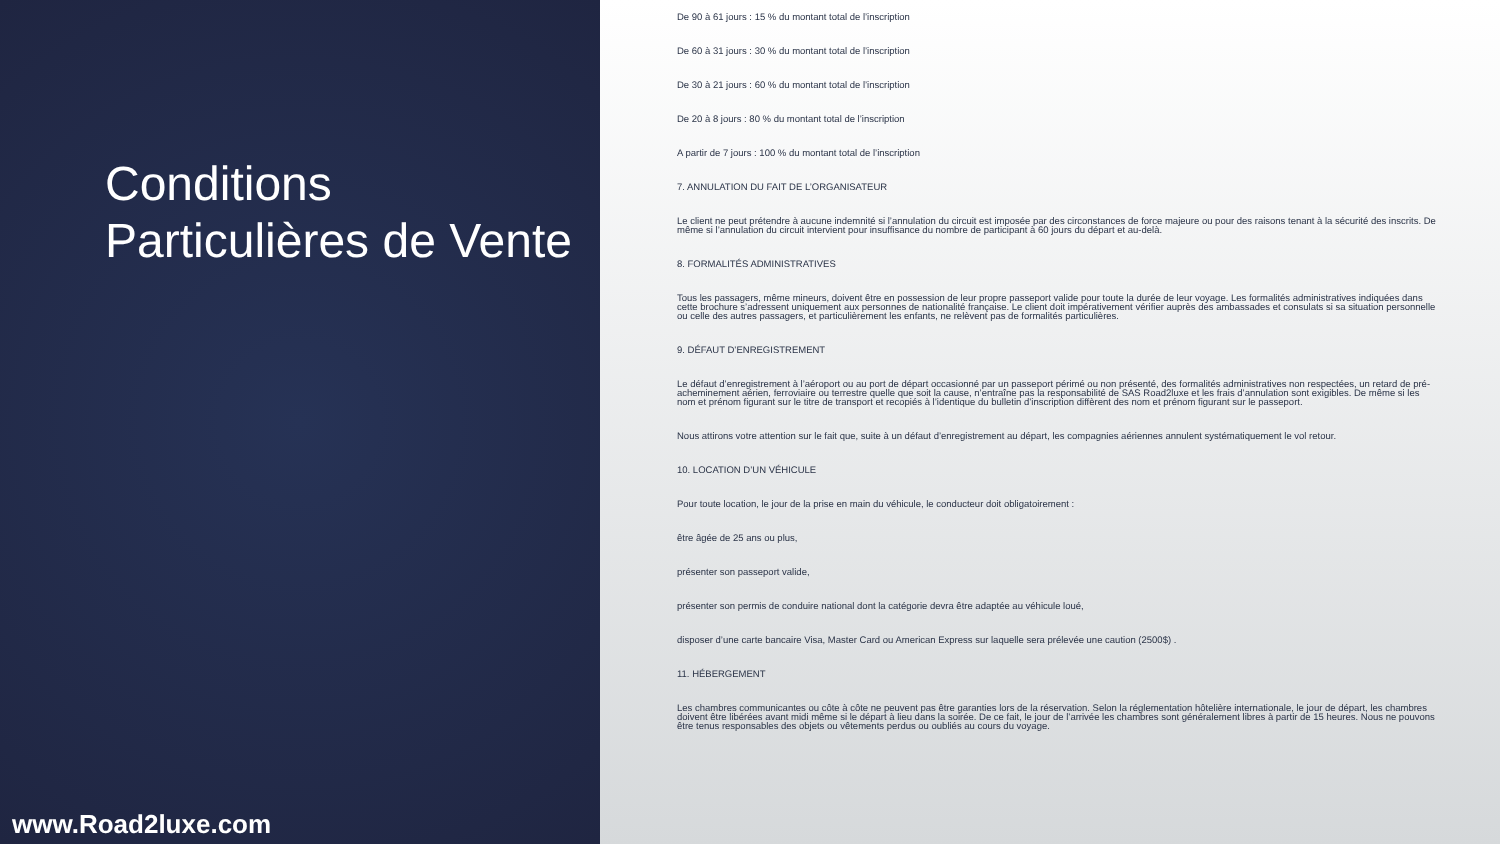Conditions Particulières de Vente
www.Road2luxe.com
De 90 à 61 jours : 15 % du montant total de l’inscription
De 60 à 31 jours : 30 % du montant total de l’inscription
De 30 à 21 jours : 60 % du montant total de l’inscription
De 20 à 8 jours : 80 % du montant total de l’inscription
A partir de 7 jours : 100 % du montant total de l’inscription
7. ANNULATION DU FAIT DE L’ORGANISATEUR
Le client ne peut prétendre à aucune indemnité si l’annulation du circuit est imposée par des circonstances de force majeure ou pour des raisons tenant à la sécurité des inscrits. De même si l’annulation du circuit intervient pour insuffisance du nombre de participant à 60 jours du départ et au-delà.
8. FORMALITÉS ADMINISTRATIVES
Tous les passagers, même mineurs, doivent être en possession de leur propre passeport valide pour toute la durée de leur voyage. Les formalités administratives indiquées dans cette brochure s’adressent uniquement aux personnes de nationalité française. Le client doit impérativement vérifier auprès des ambassades et consulats si sa situation personnelle ou celle des autres passagers, et particulièrement les enfants, ne relèvent pas de formalités particulières.
9. DÉFAUT D’ENREGISTREMENT
Le défaut d’enregistrement à l’aéroport ou au port de départ occasionné par un passeport périmé ou non présenté, des formalités administratives non respectées, un retard de pré-acheminement aérien, ferroviaire ou terrestre quelle que soit la cause, n’entraîne pas la responsabilité de SAS Road2luxe et les frais d’annulation sont exigibles. De même si les nom et prénom figurant sur le titre de transport et recopiés à l’identique du bulletin d’inscription diffèrent des nom et prénom figurant sur le passeport.
Nous attirons votre attention sur le fait que, suite à un défaut d’enregistrement au départ, les compagnies aériennes annulent systématiquement le vol retour.
10. LOCATION D’UN VÉHICULE
Pour toute location, le jour de la prise en main du véhicule, le conducteur doit obligatoirement :
être âgée de 25 ans ou plus,
présenter son passeport valide,
présenter son permis de conduire national dont la catégorie devra être adaptée au véhicule loué,
disposer d’une carte bancaire Visa, Master Card ou American Express sur laquelle sera prélevée une caution (2500$) .
11. HÉBERGEMENT
Les chambres communicantes ou côte à côte ne peuvent pas être garanties lors de la réservation. Selon la réglementation hôtelière internationale, le jour de départ, les chambres doivent être libérées avant midi même si le départ à lieu dans la soirée. De ce fait, le jour de l’arrivée les chambres sont généralement libres à partir de 15 heures. Nous ne pouvons être tenus responsables des objets ou vêtements perdus ou oubliés au cours du voyage.